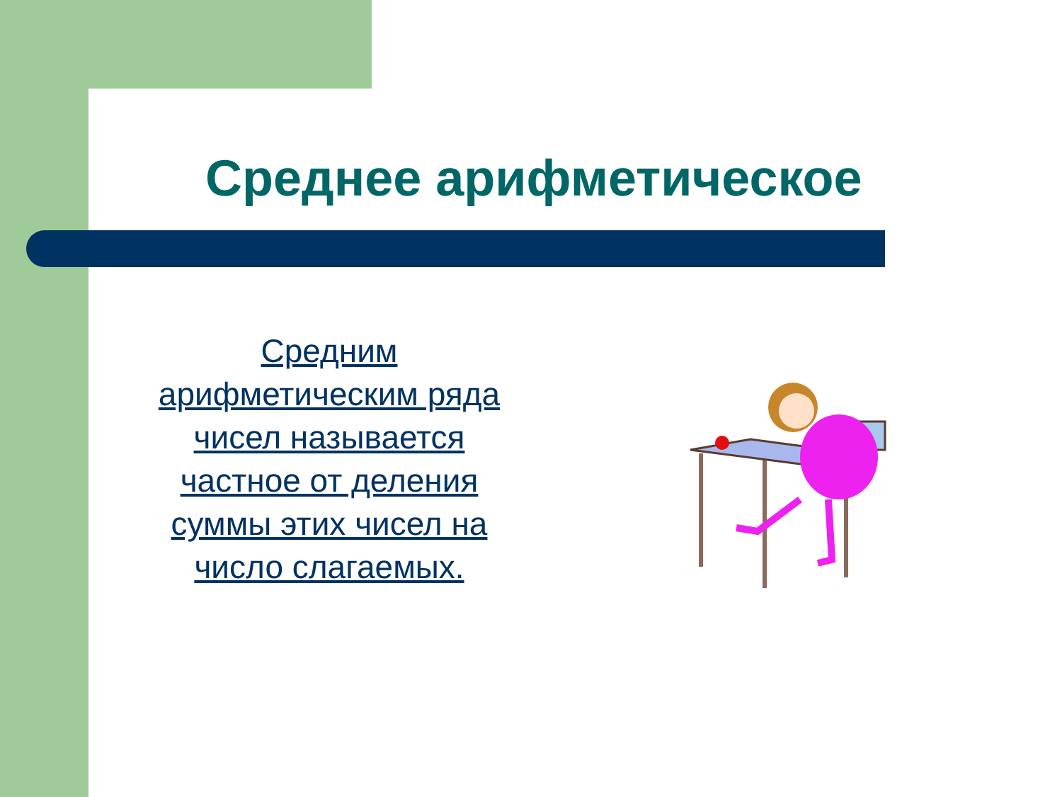Среднее арифметическое
Средним арифметическим ряда чисел называется частное от деления суммы этих чисел на число слагаемых.